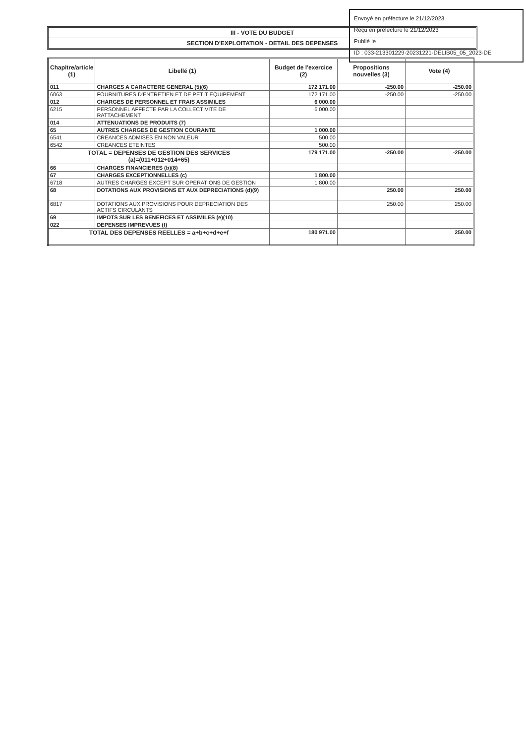Envoyé en préfecture le 21/12/2023
Reçu en préfecture le 21/12/2023
Publié le
ID : 033-213301229-20231221-DELIB05_05_2023-DE
III - VOTE DU BUDGET
SECTION D'EXPLOITATION - DETAIL DES DEPENSES
| Chapitre/article (1) | Libellé (1) | Budget de l'exercice (2) | Propositions nouvelles (3) | Vote (4) |
| --- | --- | --- | --- | --- |
| 011 | CHARGES A CARACTERE GENERAL (5)(6) | 172 171.00 | -250.00 | -250.00 |
| 6063 | FOURNITURES D'ENTRETIEN ET DE PETIT EQUIPEMENT | 172 171.00 | -250.00 | -250.00 |
| 012 | CHARGES DE PERSONNEL ET FRAIS ASSIMILES | 6 000.00 | | |
| 6215 | PERSONNEL AFFECTE PAR LA COLLECTIVITE DE RATTACHEMENT | 6 000.00 | | |
| 014 | ATTENUATIONS DE PRODUITS (7) | | | |
| 65 | AUTRES CHARGES DE GESTION COURANTE | 1 000.00 | | |
| 6541 | CREANCES ADMISES EN NON VALEUR | 500.00 | | |
| 6542 | CREANCES ETEINTES | 500.00 | | |
| TOTAL = DEPENSES DE GESTION DES SERVICES (a)=(011+012+014+65) | | 179 171.00 | -250.00 | -250.00 |
| 66 | CHARGES FINANCIERES (b)(8) | | | |
| 67 | CHARGES EXCEPTIONNELLES (c) | 1 800.00 | | |
| 6718 | AUTRES CHARGES EXCEPT SUR OPERATIONS DE GESTION | 1 800.00 | | |
| 68 | DOTATIONS AUX PROVISIONS ET AUX DEPRECIATIONS (d)(9) | | 250.00 | 250.00 |
| 6817 | DOTATIONS AUX PROVISIONS POUR DEPRECIATION DES ACTIFS CIRCULANTS | | 250.00 | 250.00 |
| 69 | IMPOTS SUR LES BENEFICES ET ASSIMILES (e)(10) | | | |
| 022 | DEPENSES IMPREVUES (f) | | | |
| TOTAL DES DEPENSES REELLES = a+b+c+d+e+f | | 180 971.00 | | 250.00 |